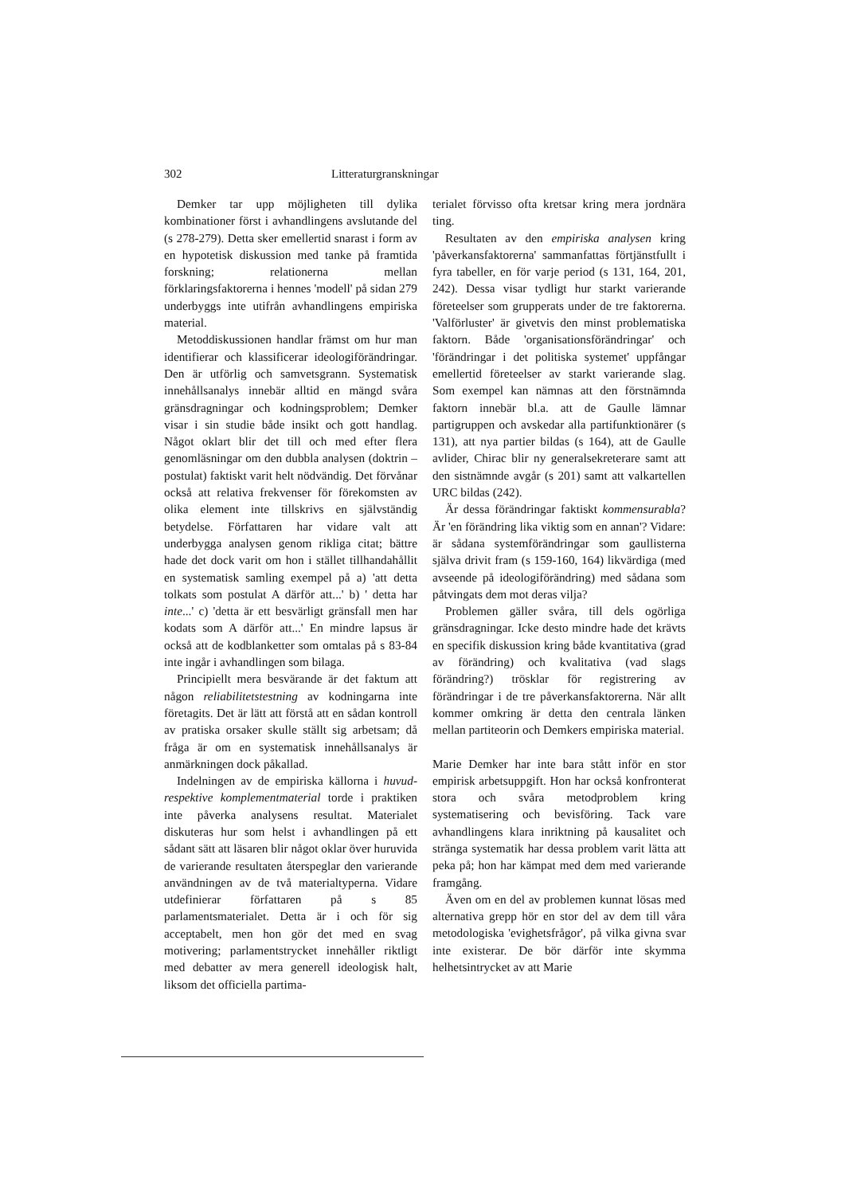302 Litteraturgranskningar
Demker tar upp möjligheten till dylika kombinationer först i avhandlingens avslutande del (s 278-279). Detta sker emellertid snarast i form av en hypotetisk diskussion med tanke på framtida forskning; relationerna mellan förklaringsfaktorerna i hennes 'modell' på sidan 279 underbyggs inte utifrån avhandlingens empiriska material.
Metoddiskussionen handlar främst om hur man identifierar och klassificerar ideologiförändringar. Den är utförlig och samvetsgrann. Systematisk innehållsanalys innebär alltid en mängd svåra gränsdragningar och kodningsproblem; Demker visar i sin studie både insikt och gott handlag. Något oklart blir det till och med efter flera genomläsningar om den dubbla analysen (doktrin – postulat) faktiskt varit helt nödvändig. Det förvånar också att relativa frekvenser för förekomsten av olika element inte tillskrivs en självständig betydelse. Författaren har vidare valt att underbygga analysen genom rikliga citat; bättre hade det dock varit om hon i stället tillhandahållit en systematisk samling exempel på a) 'att detta tolkats som postulat A därför att...' b) ' detta har inte...' c) 'detta är ett besvärligt gränsfall men har kodats som A därför att...' En mindre lapsus är också att de kodblanketter som omtalas på s 83-84 inte ingår i avhandlingen som bilaga.
Principiellt mera besvärande är det faktum att någon reliabilitetstestning av kodningarna inte företagits. Det är lätt att förstå att en sådan kontroll av pratiska orsaker skulle ställt sig arbetsam; då fråga är om en systematisk innehållsanalys är anmärkningen dock påkallad.
Indelningen av de empiriska källorna i huvud- respektive komplementmaterial torde i praktiken inte påverka analysens resultat. Materialet diskuteras hur som helst i avhandlingen på ett sådant sätt att läsaren blir något oklar över huruvida de varierande resultaten återspeglar den varierande användningen av de två materialtyperna. Vidare utdefinierar författaren på s 85 parlamentsmaterialet. Detta är i och för sig acceptabelt, men hon gör det med en svag motivering; parlamentstrycket innehåller riktligt med debatter av mera generell ideologisk halt, liksom det officiella partima-
terialet förvisso ofta kretsar kring mera jordnära ting.
Resultaten av den empiriska analysen kring 'påverkansfaktorerna' sammanfattas förtjänstfullt i fyra tabeller, en för varje period (s 131, 164, 201, 242). Dessa visar tydligt hur starkt varierande företeelser som grupperats under de tre faktorerna. 'Valförluster' är givetvis den minst problematiska faktorn. Både 'organisationsförändringar' och 'förändringar i det politiska systemet' uppfångar emellertid företeelser av starkt varierande slag. Som exempel kan nämnas att den förstnämnda faktorn innebär bl.a. att de Gaulle lämnar partigruppen och avskedar alla partifunktionärer (s 131), att nya partier bildas (s 164), att de Gaulle avlider, Chirac blir ny generalsekreterare samt att den sistnämnde avgår (s 201) samt att valkartellen URC bildas (242).
Är dessa förändringar faktiskt kommensurabla? Är 'en förändring lika viktig som en annan'? Vidare: är sådana systemförändringar som gaullisterna själva drivit fram (s 159-160, 164) likvärdiga (med avseende på ideologiförändring) med sådana som påtvingats dem mot deras vilja?
Problemen gäller svåra, till dels ogörliga gränsdragningar. Icke desto mindre hade det krävts en specifik diskussion kring både kvantitativa (grad av förändring) och kvalitativa (vad slags förändring?) trösklar för registrering av förändringar i de tre påverkansfaktorerna. När allt kommer omkring är detta den centrala länken mellan partiteorin och Demkers empiriska material.
Marie Demker har inte bara stått inför en stor empirisk arbetsuppgift. Hon har också konfronterat stora och svåra metodproblem kring systematisering och bevisföring. Tack vare avhandlingens klara inriktning på kausalitet och stränga systematik har dessa problem varit lätta att peka på; hon har kämpat med dem med varierande framgång.
Även om en del av problemen kunnat lösas med alternativa grepp hör en stor del av dem till våra metodologiska 'evighetsfrågor', på vilka givna svar inte existerar. De bör därför inte skymma helhetsintrycket av att Marie